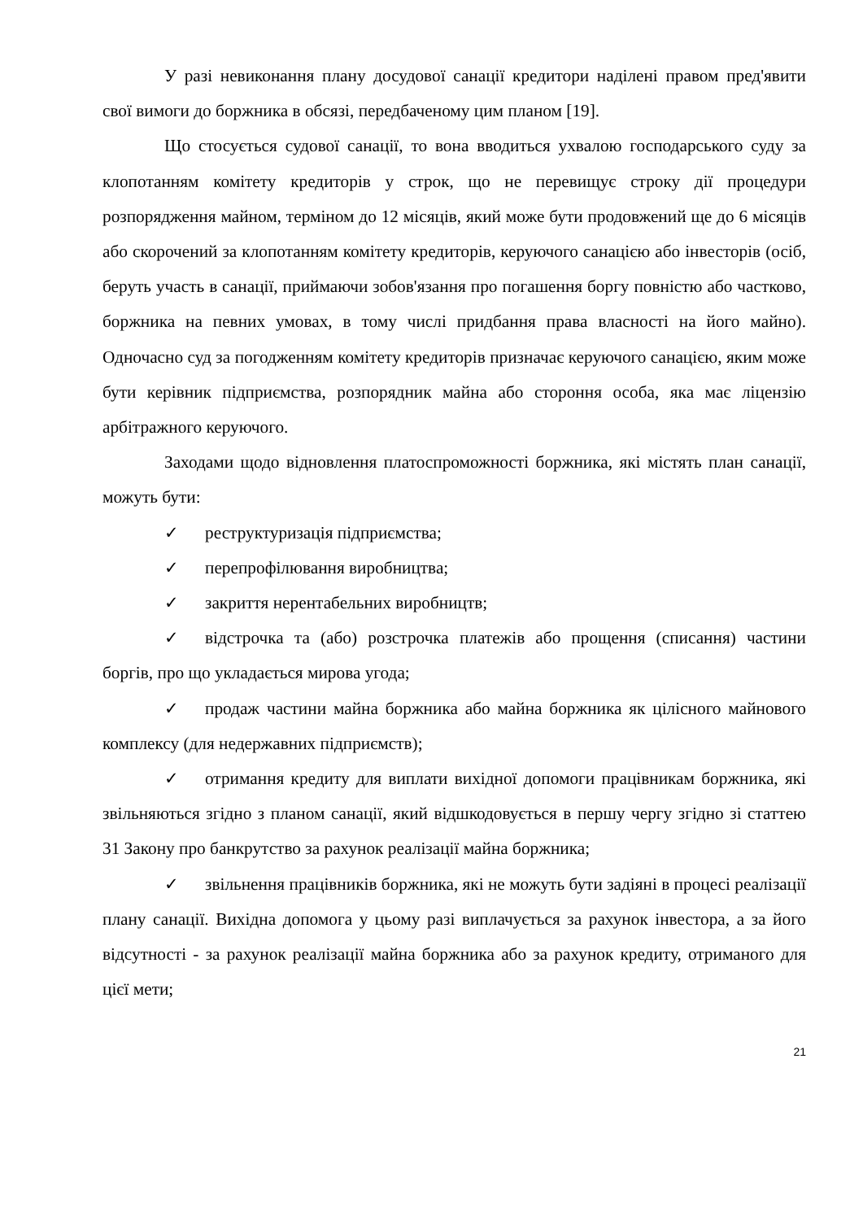У разі невиконання плану досудової санації кредитори наділені правом пред'явити свої вимоги до боржника в обсязі, передбаченому цим планом [19].
Що стосується судової санації, то вона вводиться ухвалою господарського суду за клопотанням комітету кредиторів у строк, що не перевищує строку дії процедури розпорядження майном, терміном до 12 місяців, який може бути продовжений ще до 6 місяців або скорочений за клопотанням комітету кредиторів, керуючого санацією або інвесторів (осіб, беруть участь в санації, приймаючи зобов'язання про погашення боргу повністю або частково, боржника на певних умовах, в тому числі придбання права власності на його майно). Одночасно суд за погодженням комітету кредиторів призначає керуючого санацією, яким може бути керівник підприємства, розпорядник майна або стороння особа, яка має ліцензію арбітражного керуючого.
Заходами щодо відновлення платоспроможності боржника, які містять план санації, можуть бути:
✓ реструктуризація підприємства;
✓ перепрофілювання виробництва;
✓ закриття нерентабельних виробництв;
✓ відстрочка та (або) розстрочка платежів або прощення (списання) частини боргів, про що укладається мирова угода;
✓ продаж частини майна боржника або майна боржника як цілісного майнового комплексу (для недержавних підприємств);
✓ отримання кредиту для виплати вихідної допомоги працівникам боржника, які звільняються згідно з планом санації, який відшкодовується в першу чергу згідно зі статтею 31 Закону про банкрутство за рахунок реалізації майна боржника;
✓ звільнення працівників боржника, які не можуть бути задіяні в процесі реалізації плану санації. Вихідна допомога у цьому разі виплачується за рахунок інвестора, а за його відсутності - за рахунок реалізації майна боржника або за рахунок кредиту, отриманого для цієї мети;
21